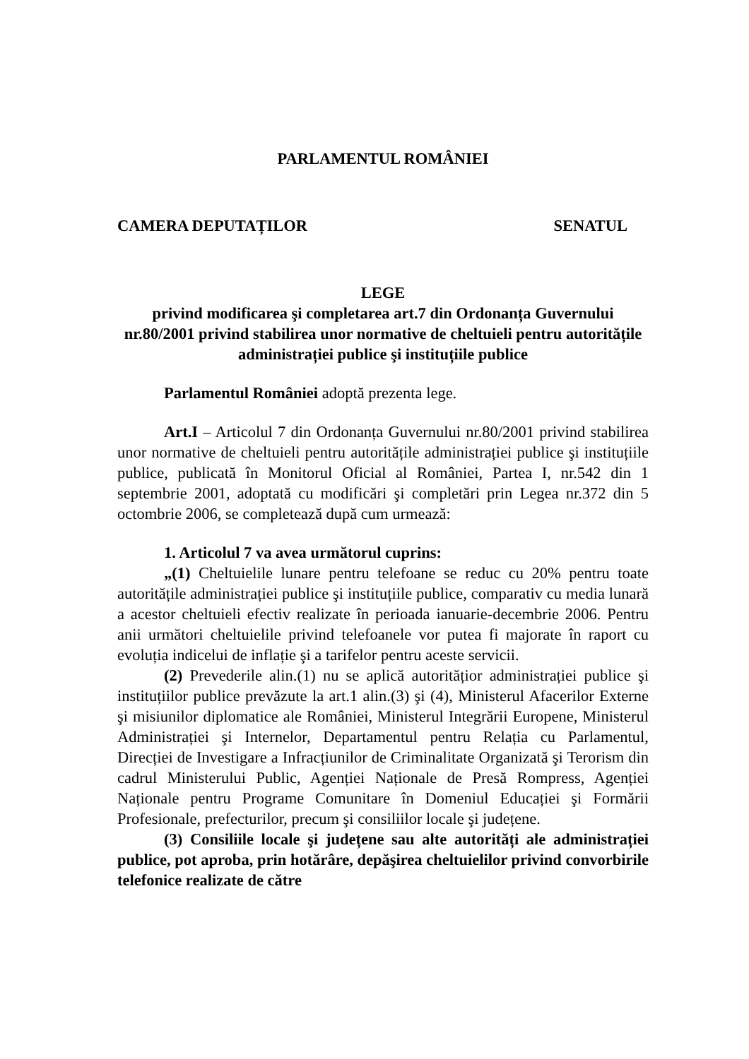PARLAMENTUL ROMÂNIEI
CAMERA DEPUTAȚILOR SENATUL
LEGE
privind modificarea şi completarea art.7 din Ordonanța Guvernului nr.80/2001 privind stabilirea unor normative de cheltuieli pentru autoritățile administrației publice şi instituțiile publice
Parlamentul României adoptă prezenta lege.
Art.I – Articolul 7 din Ordonanța Guvernului nr.80/2001 privind stabilirea unor normative de cheltuieli pentru autoritățile administrației publice şi instituțiile publice, publicată în Monitorul Oficial al României, Partea I, nr.542 din 1 septembrie 2001, adoptată cu modificări şi completări prin Legea nr.372 din 5 octombrie 2006, se completează după cum urmează:
1. Articolul 7 va avea următorul cuprins:
„(1) Cheltuielile lunare pentru telefoane se reduc cu 20% pentru toate autoritățile administrației publice şi instituțiile publice, comparativ cu media lunară a acestor cheltuieli efectiv realizate în perioada ianuarie-decembrie 2006. Pentru anii următori cheltuielile privind telefoanele vor putea fi majorate în raport cu evoluția indicelui de inflație şi a tarifelor pentru aceste servicii.
(2) Prevederile alin.(1) nu se aplică autoritățior administrației publice şi instituțiilor publice prevăzute la art.1 alin.(3) şi (4), Ministerul Afacerilor Externe şi misiunilor diplomatice ale României, Ministerul Integrării Europene, Ministerul Administrației şi Internelor, Departamentul pentru Relația cu Parlamentul, Direcției de Investigare a Infracțiunilor de Criminalitate Organizată şi Terorism din cadrul Ministerului Public, Agenției Naționale de Presă Rompress, Agenției Naționale pentru Programe Comunitare în Domeniul Educației şi Formării Profesionale, prefecturilor, precum şi consiliilor locale şi județene.
(3) Consiliile locale şi județene sau alte autorități ale administrației publice, pot aproba, prin hotărâre, depăşirea cheltuielilor privind convorbirile telefonice realizate de către